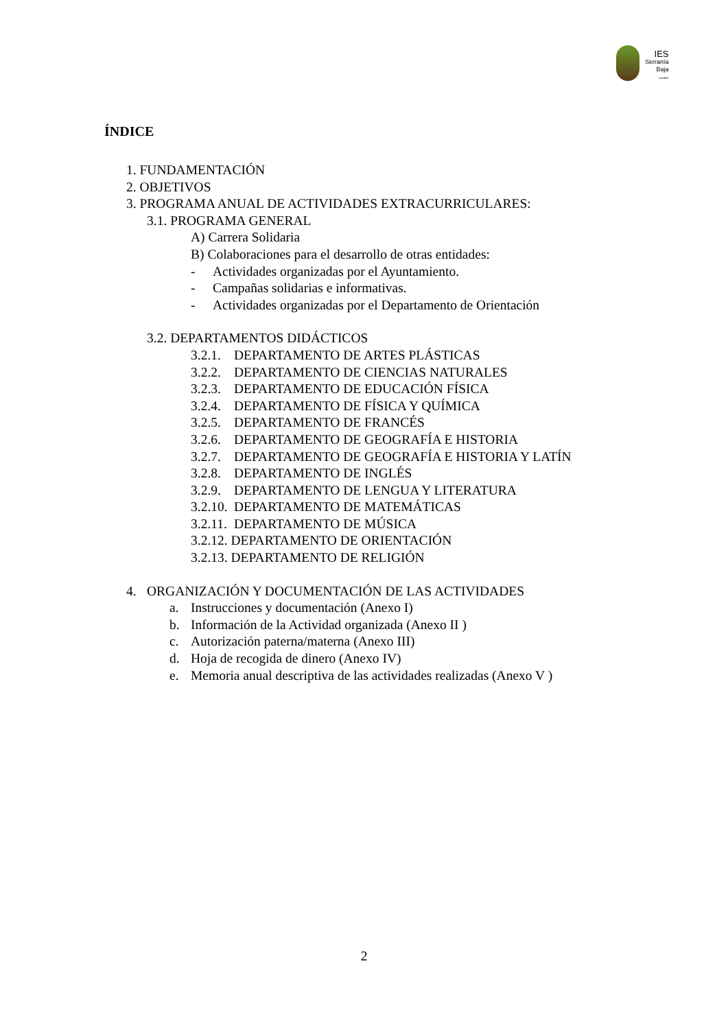IES
Serranía
Baja
Landete
ÍNDICE
1. FUNDAMENTACIÓN
2. OBJETIVOS
3. PROGRAMA ANUAL DE ACTIVIDADES EXTRACURRICULARES:
3.1. PROGRAMA GENERAL
A) Carrera Solidaria
B) Colaboraciones para el desarrollo de otras entidades:
- Actividades organizadas por el Ayuntamiento.
- Campañas solidarias e informativas.
- Actividades organizadas por el Departamento de Orientación
3.2. DEPARTAMENTOS DIDÁCTICOS
3.2.1. DEPARTAMENTO DE ARTES PLÁSTICAS
3.2.2. DEPARTAMENTO DE CIENCIAS NATURALES
3.2.3. DEPARTAMENTO DE EDUCACIÓN FÍSICA
3.2.4. DEPARTAMENTO DE FÍSICA Y QUÍMICA
3.2.5. DEPARTAMENTO DE FRANCÉS
3.2.6. DEPARTAMENTO DE GEOGRAFÍA E HISTORIA
3.2.7. DEPARTAMENTO DE GEOGRAFÍA E HISTORIA Y LATÍN
3.2.8. DEPARTAMENTO DE INGLÉS
3.2.9. DEPARTAMENTO DE LENGUA Y LITERATURA
3.2.10. DEPARTAMENTO DE MATEMÁTICAS
3.2.11. DEPARTAMENTO DE MÚSICA
3.2.12. DEPARTAMENTO DE ORIENTACIÓN
3.2.13. DEPARTAMENTO DE RELIGIÓN
4. ORGANIZACIÓN Y DOCUMENTACIÓN DE LAS ACTIVIDADES
a. Instrucciones y documentación (Anexo I)
b. Información de la Actividad organizada (Anexo II )
c. Autorización paterna/materna (Anexo III)
d. Hoja de recogida de dinero (Anexo IV)
e. Memoria anual descriptiva de las actividades realizadas (Anexo V )
2